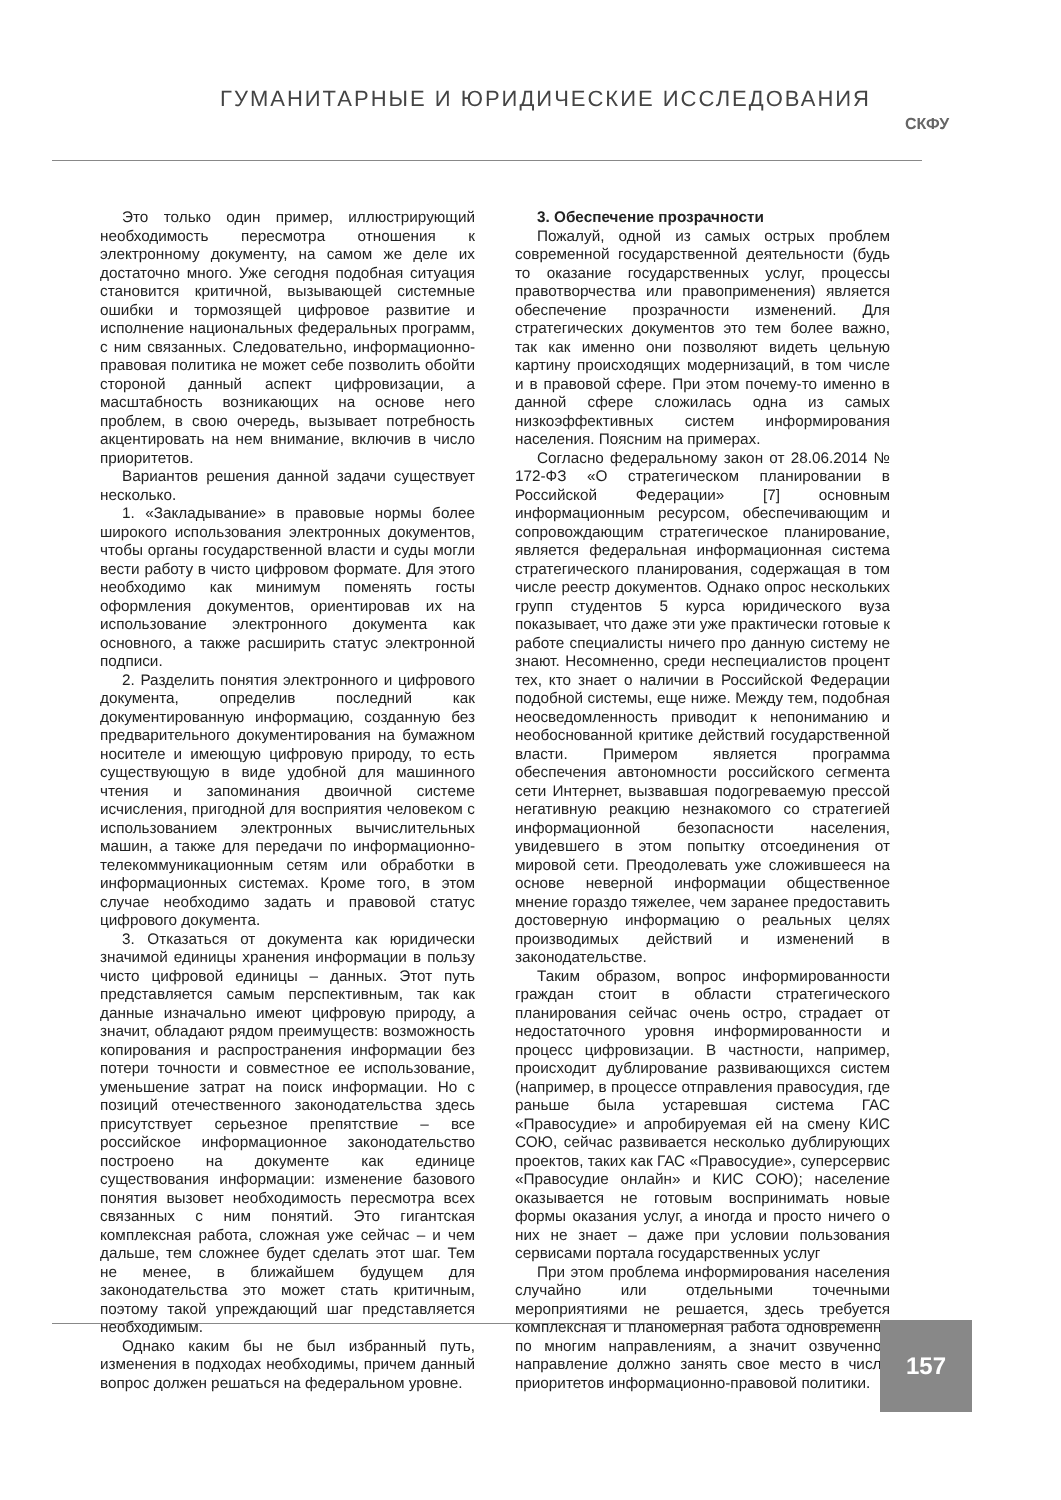ГУМАНИТАРНЫЕ И ЮРИДИЧЕСКИЕ ИССЛЕДОВАНИЯ
СКФУ
Это только один пример, иллюстрирующий необходимость пересмотра отношения к электронному документу, на самом же деле их достаточно много. Уже сегодня подобная ситуация становится критичной, вызывающей системные ошибки и тормозящей цифровое развитие и исполнение национальных федеральных программ, с ним связанных. Следовательно, информационно-правовая политика не может себе позволить обойти стороной данный аспект цифровизации, а масштабность возникающих на основе него проблем, в свою очередь, вызывает потребность акцентировать на нем внимание, включив в число приоритетов.
Вариантов решения данной задачи существует несколько.
1. «Закладывание» в правовые нормы более широкого использования электронных документов, чтобы органы государственной власти и суды могли вести работу в чисто цифровом формате. Для этого необходимо как минимум поменять госты оформления документов, ориентировав их на использование электронного документа как основного, а также расширить статус электронной подписи.
2. Разделить понятия электронного и цифрового документа, определив последний как документированную информацию, созданную без предварительного документирования на бумажном носителе и имеющую цифровую природу, то есть существующую в виде удобной для машинного чтения и запоминания двоичной системе исчисления, пригодной для восприятия человеком с использованием электронных вычислительных машин, а также для передачи по информационно-телекоммуникационным сетям или обработки в информационных системах. Кроме того, в этом случае необходимо задать и правовой статус цифрового документа.
3. Отказаться от документа как юридически значимой единицы хранения информации в пользу чисто цифровой единицы – данных. Этот путь представляется самым перспективным, так как данные изначально имеют цифровую природу, а значит, обладают рядом преимуществ: возможность копирования и распространения информации без потери точности и совместное ее использование, уменьшение затрат на поиск информации. Но с позиций отечественного законодательства здесь присутствует серьезное препятствие – все российское информационное законодательство построено на документе как единице существования информации: изменение базового понятия вызовет необходимость пересмотра всех связанных с ним понятий. Это гигантская комплексная работа, сложная уже сейчас – и чем дальше, тем сложнее будет сделать этот шаг. Тем не менее, в ближайшем будущем для законодательства это может стать критичным, поэтому такой упреждающий шаг представляется необходимым.
Однако каким бы не был избранный путь, изменения в подходах необходимы, причем данный вопрос должен решаться на федеральном уровне.
3. Обеспечение прозрачности
Пожалуй, одной из самых острых проблем современной государственной деятельности (будь то оказание государственных услуг, процессы правотворчества или правоприменения) является обеспечение прозрачности изменений. Для стратегических документов это тем более важно, так как именно они позволяют видеть цельную картину происходящих модернизаций, в том числе и в правовой сфере. При этом почему-то именно в данной сфере сложилась одна из самых низкоэффективных систем информирования населения. Поясним на примерах.
Согласно федеральному закон от 28.06.2014 № 172-ФЗ «О стратегическом планировании в Российской Федерации» [7] основным информационным ресурсом, обеспечивающим и сопровождающим стратегическое планирование, является федеральная информационная система стратегического планирования, содержащая в том числе реестр документов. Однако опрос нескольких групп студентов 5 курса юридического вуза показывает, что даже эти уже практически готовые к работе специалисты ничего про данную систему не знают. Несомненно, среди неспециалистов процент тех, кто знает о наличии в Российской Федерации подобной системы, еще ниже. Между тем, подобная неосведомленность приводит к непониманию и необоснованной критике действий государственной власти. Примером является программа обеспечения автономности российского сегмента сети Интернет, вызвавшая подогреваемую прессой негативную реакцию незнакомого со стратегией информационной безопасности населения, увидевшего в этом попытку отсоединения от мировой сети. Преодолевать уже сложившееся на основе неверной информации общественное мнение гораздо тяжелее, чем заранее предоставить достоверную информацию о реальных целях производимых действий и изменений в законодательстве.
Таким образом, вопрос информированности граждан стоит в области стратегического планирования сейчас очень остро, страдает от недостаточного уровня информированности и процесс цифровизации. В частности, например, происходит дублирование развивающихся систем (например, в процессе отправления правосудия, где раньше была устаревшая система ГАС «Правосудие» и апробируемая ей на смену КИС СОЮ, сейчас развивается несколько дублирующих проектов, таких как ГАС «Правосудие», суперсервис «Правосудие онлайн» и КИС СОЮ); население оказывается не готовым воспринимать новые формы оказания услуг, а иногда и просто ничего о них не знает – даже при условии пользования сервисами портала государственных услуг
При этом проблема информирования населения случайно или отдельными точечными мероприятиями не решается, здесь требуется комплексная и планомерная работа одновременно по многим направлениям, а значит озвученное направление должно занять свое место в числе приоритетов информационно-правовой политики.
157